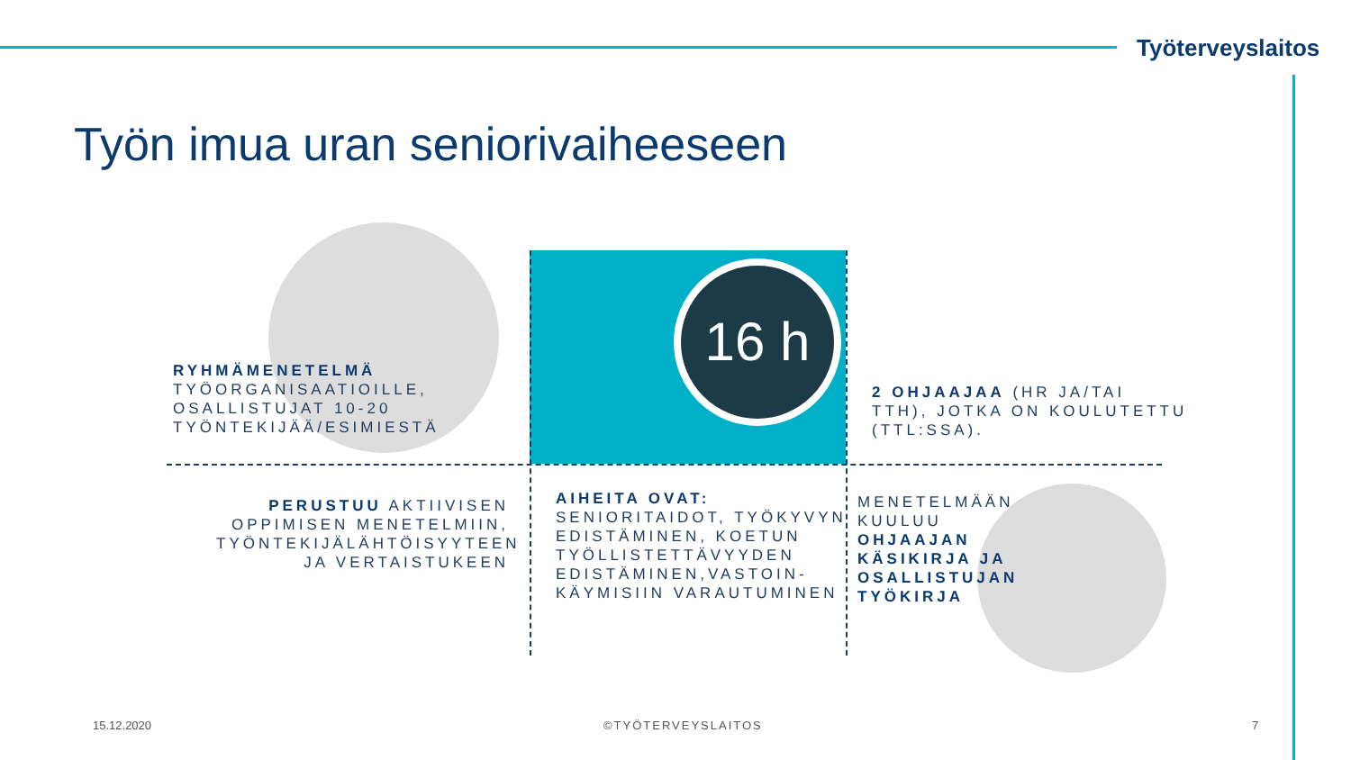Työterveyslaitos
Työn imua uran seniorivaiheeseen
16 h
RYHMÄMENETELMÄ
TYÖORGANISAATIOILLE,
OSALLISTUJAT 10-20
TYÖNTEKIJÄÄ/ESIMIESTÄ
2 OHJAAJAA (HR JA/TAI
TTH), JOTKA ON KOULUTETTU
(TTL:SSA).
PERUSTUU AKTIIVISEN OPPIMISEN MENETELMIIN, TYÖNTEKIJÄLÄHTÖISYYTEEN JA VERTAISTUKEEN
AIHEITA OVAT:
SENIORITAIDOT, TYÖKYVYN
EDISTÄMINEN, KOETUN
TYÖLLISTETTÄVYYDEN
EDISTÄMINEN,VASTOIN-
KÄYMISIIN VARAUTUMINEN
MENETELMÄÄN
KUULUU
OHJAAJAN
KÄSIKIRJA JA
OSALLISTUJAN
TYÖKIRJA
15.12.2020 ©TYÖTERVEYSLAITOS 7